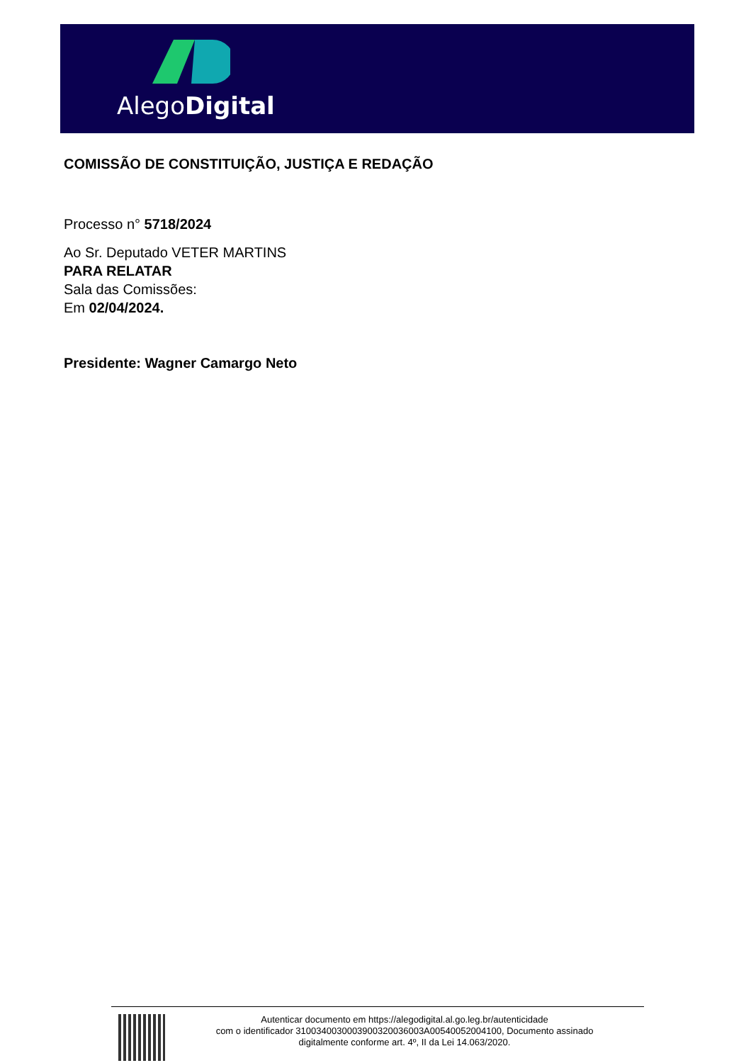AlegoDigital
COMISSÃO DE CONSTITUIÇÃO, JUSTIÇA E REDAÇÃO
Processo n° 5718/2024
Ao Sr. Deputado VETER MARTINS
PARA RELATAR
Sala das Comissões:
Em 02/04/2024.
Presidente: Wagner Camargo Neto
Autenticar documento em https://alegodigital.al.go.leg.br/autenticidade
com o identificador 310034003000390032003600​3A00540052004100, Documento assinado
digitalmente conforme art. 4º, II da Lei 14.063/2020.